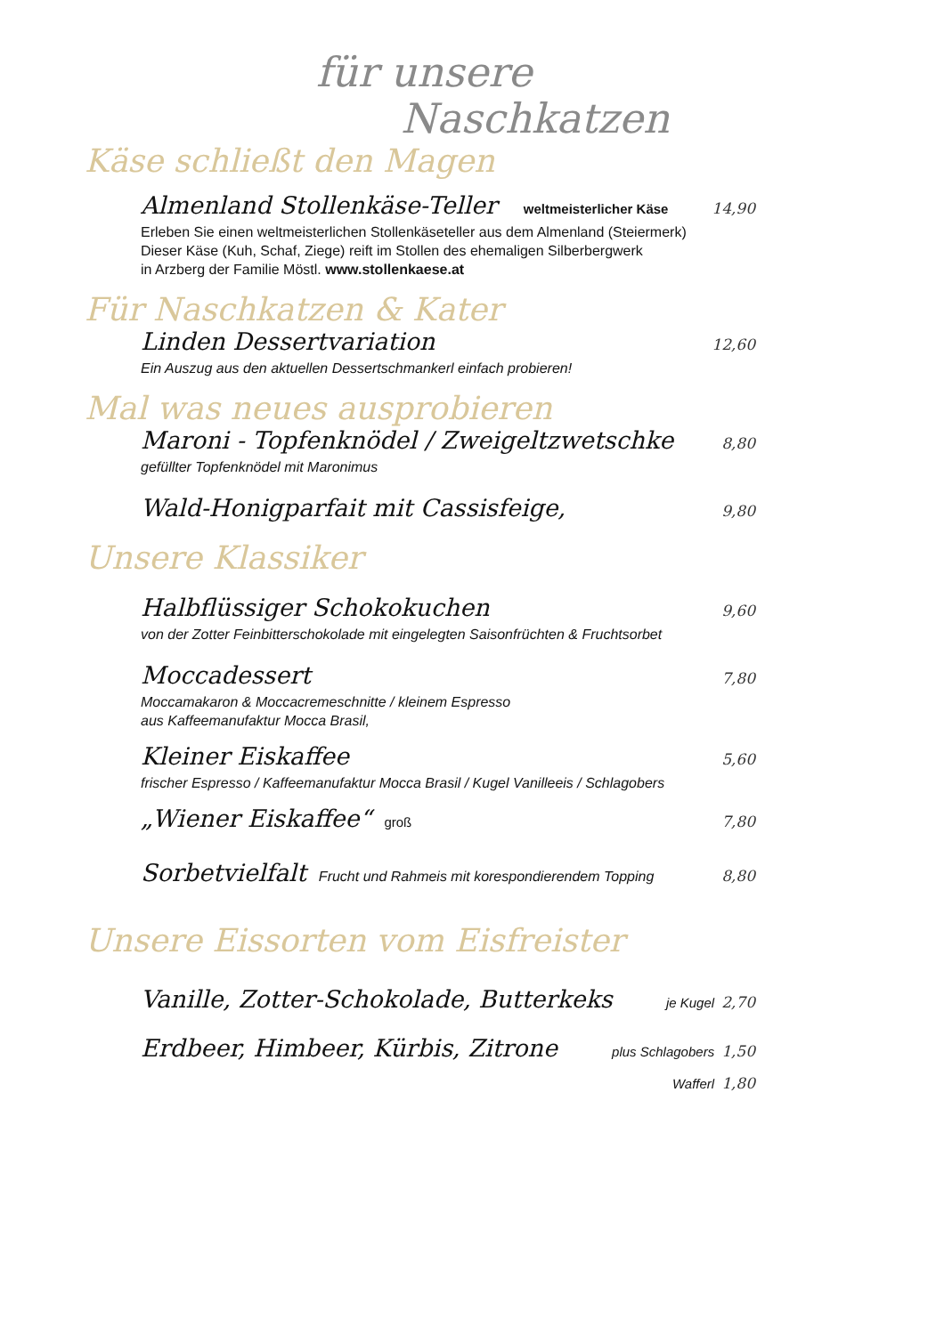für unsere
Naschkatzen
Käse schließt den Magen
Almenland Stollenkäse-Teller weltmeisterlicher Käse 14,90
Erleben Sie einen weltmeisterlichen Stollenkäseteller aus dem Almenland (Steiermerk)
Dieser Käse (Kuh, Schaf, Ziege) reift im Stollen des ehemaligen Silberbergwerk
in Arzberg der Familie Möstl. www.stollenkaese.at
Für Naschkatzen & Kater
Linden Dessertvariation 12,60
Ein Auszug aus den aktuellen Dessertschmankerl einfach probieren!
Mal was neues ausprobieren
Maroni - Topfenknödel / Zweigeltzwetschke 8,80
gefüllter Topfenknödel mit Maronimus
Wald-Honigparfait mit Cassisfeige, 9,80
Unsere Klassiker
Halbflüssiger Schokokuchen 9,60
von der Zotter Feinbitterschokolade mit eingelegten Saisonfrüchten & Fruchtsorbet
Moccadessert 7,80
Moccamakaron & Moccacremeschnitte / kleinem Espresso
aus Kaffeemanufaktur Mocca Brasil,
Kleiner Eiskaffee 5,60
frischer Espresso / Kaffeemanufaktur Mocca Brasil / Kugel Vanilleeis / Schlagobers
„Wiener Eiskaffee“groß 7,80
Sorbetvielfalt Frucht und Rahmeis mit korespondierendem Topping 8,80
Unsere Eissorten vom Eisfreister
Vanille, Zotter-Schokolade, Butterkeks je Kugel 2,70
Erdbeer, Himbeer, Kürbis, Zitrone plus Schlagobers 1,50
Wafferl 1,80